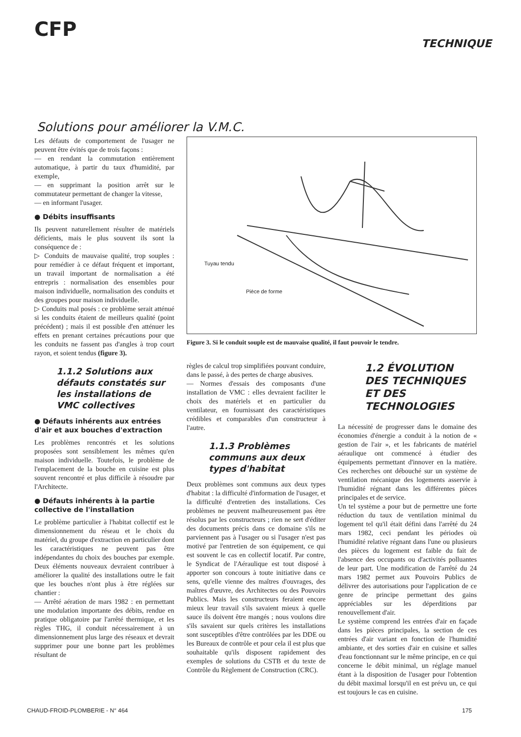CFP
TECHNIQUE
Solutions pour améliorer la V.M.C.
Les défauts de comportement de l'usager ne peuvent être évités que de trois façons :
— en rendant la commutation entièrement automatique, à partir du taux d'humidité, par exemple,
— en supprimant la position arrêt sur le commutateur permettant de changer la vitesse,
— en informant l'usager.
● Débits insuffisants
Ils peuvent naturellement résulter de matériels déficients, mais le plus souvent ils sont la conséquence de :
▷ Conduits de mauvaise qualité, trop souples : pour remédier à ce défaut fréquent et important, un travail important de normalisation a été entrepris : normalisation des ensembles pour maison individuelle, normalisation des conduits et des groupes pour maison individuelle.
▷ Conduits mal posés : ce problème serait atténué si les conduits étaient de meilleurs qualité (point précédent) ; mais il est possible d'en atténuer les effets en prenant certaines précautions pour que les conduits ne fassent pas d'angles à trop court rayon, et soient tendus (figure 3).
1.1.2 Solutions aux défauts constatés sur les installations de VMC collectives
● Défauts inhérents aux entrées d'air et aux bouches d'extraction
Les problèmes rencontrés et les solutions proposées sont sensiblement les mêmes qu'en maison individuelle. Toutefois, le problème de l'emplacement de la bouche en cuisine est plus souvent rencontré et plus difficile à résoudre par l'Architecte.
● Défauts inhérents à la partie collective de l'installation
Le problème particulier à l'habitat collectif est le dimensionnement du réseau et le choix du matériel, du groupe d'extraction en particulier dont les caractéristiques ne peuvent pas être indépendantes du choix des bouches par exemple. Deux éléments nouveaux devraient contribuer à améliorer la qualité des installations outre le fait que les bouches n'ont plus à être réglées sur chantier :
— Arrêté aération de mars 1982 : en permettant une modulation importante des débits, rendue en pratique obligatoire par l'arrêté thermique, et les règles THG, il conduit nécessairement à un dimensionnement plus large des réseaux et devrait supprimer pour une bonne part les problèmes résultant de
Tuyau tendu
Pièce de forme
Figure 3. Si le conduit souple est de mauvaise qualité, il faut pouvoir le tendre.
règles de calcul trop simplifiées pouvant conduire, dans le passé, à des pertes de charge abusives.
— Normes d'essais des composants d'une installation de VMC : elles devraient faciliter le choix des matériels et en particulier du ventilateur, en fournissant des caractéristiques crédibles et comparables d'un constructeur à l'autre.
1.1.3 Problèmes communs aux deux types d'habitat
Deux problèmes sont communs aux deux types d'habitat : la difficulté d'information de l'usager, et la difficulté d'entretien des installations. Ces problèmes ne peuvent malheureusement pas être résolus par les constructeurs ; rien ne sert d'éditer des documents précis dans ce domaine s'ils ne parviennent pas à l'usager ou si l'usager n'est pas motivé par l'entretien de son équipement, ce qui est souvent le cas en collectif locatif. Par contre, le Syndicat de l'Aéraulique est tout disposé à apporter son concours à toute initiative dans ce sens, qu'elle vienne des maîtres d'ouvrages, des maîtres d'œuvre, des Architectes ou des Pouvoirs Publics. Mais les constructeurs feraient encore mieux leur travail s'ils savaient mieux à quelle sauce ils doivent être mangés ; nous voulons dire s'ils savaient sur quels critères les installations sont susceptibles d'être contrôlées par les DDE ou les Bureaux de contrôle et pour cela il est plus que souhaitable qu'ils disposent rapidement des exemples de solutions du CSTB et du texte de Contrôle du Règlement de Construction (CRC).
1.2 ÉVOLUTION DES TECHNIQUES ET DES TECHNOLOGIES
La nécessité de progresser dans le domaine des économies d'énergie a conduit à la notion de « gestion de l'air », et les fabricants de matériel aéraulique ont commencé à étudier des équipements permettant d'innover en la matière. Ces recherches ont débouché sur un système de ventilation mécanique des logements asservie à l'humidité régnant dans les différentes pièces principales et de service.
Un tel système a pour but de permettre une forte réduction du taux de ventilation minimal du logement tel qu'il était défini dans l'arrêté du 24 mars 1982, ceci pendant les périodes où l'humidité relative régnant dans l'une ou plusieurs des pièces du logement est faible du fait de l'absence des occupants ou d'activités polluantes de leur part. Une modification de l'arrêté du 24 mars 1982 permet aux Pouvoirs Publics de délivrer des autorisations pour l'application de ce genre de principe permettant des gains appréciables sur les déperditions par renouvellement d'air.
Le système comprend les entrées d'air en façade dans les pièces principales, la section de ces entrées d'air variant en fonction de l'humidité ambiante, et des sorties d'air en cuisine et salles d'eau fonctionnant sur le même principe, en ce qui concerne le débit minimal, un réglage manuel étant à la disposition de l'usager pour l'obtention du débit maximal lorsqu'il en est prévu un, ce qui est toujours le cas en cuisine.
CHAUD-FROID-PLOMBERIE - N° 464 175